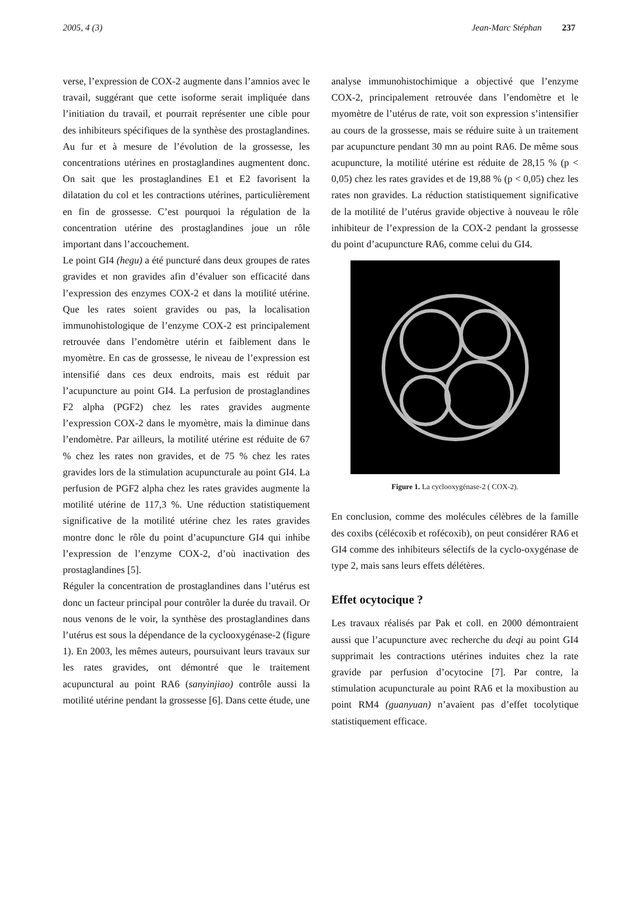2005, 4 (3) Jean-Marc Stéphan 237
verse, l’expression de COX-2 augmente dans l’amnios avec le travail, suggérant que cette isoforme serait impliquée dans l’initiation du travail, et pourrait représenter une cible pour des inhibiteurs spécifiques de la synthèse des prostaglandines. Au fur et à mesure de l’évolution de la grossesse, les concentrations utérines en prostaglandines augmentent donc. On sait que les prostaglandines E1 et E2 favorisent la dilatation du col et les contractions utérines, particulièrement en fin de grossesse. C’est pourquoi la régulation de la concentration utérine des prostaglandines joue un rôle important dans l’accouchement.
Le point GI4 (hegu) a été puncturé dans deux groupes de rates gravides et non gravides afin d’évaluer son efficacité dans l’expression des enzymes COX-2 et dans la motilité utérine. Que les rates soient gravides ou pas, la localisation immunohistologique de l’enzyme COX-2 est principalement retrouvée dans l’endomètre utérin et faiblement dans le myomètre. En cas de grossesse, le niveau de l’expression est intensifié dans ces deux endroits, mais est réduit par l’acupuncture au point GI4. La perfusion de prostaglandines F2 alpha (PGF2) chez les rates gravides augmente l’expression COX-2 dans le myomètre, mais la diminue dans l’endomètre. Par ailleurs, la motilité utérine est réduite de 67 % chez les rates non gravides, et de 75 % chez les rates gravides lors de la stimulation acupuncturale au point GI4. La perfusion de PGF2 alpha chez les rates gravides augmente la motilité utérine de 117,3 %. Une réduction statistiquement significative de la motilité utérine chez les rates gravides montre donc le rôle du point d’acupuncture GI4 qui inhibe l’expression de l’enzyme COX-2, d’où inactivation des prostaglandines [5].
Réguler la concentration de prostaglandines dans l’utérus est donc un facteur principal pour contrôler la durée du travail. Or nous venons de le voir, la synthèse des prostaglandines dans l’utérus est sous la dépendance de la cyclooxygénase-2 (figure 1). En 2003, les mêmes auteurs, poursuivant leurs travaux sur les rates gravides, ont démontré que le traitement acupunctural au point RA6 (sanyinjiao) contrôle aussi la motilité utérine pendant la grossesse [6]. Dans cette étude, une
analyse immunohistochimique a objectivé que l’enzyme COX-2, principalement retrouvée dans l’endomètre et le myomètre de l’utérus de rate, voit son expression s’intensifier au cours de la grossesse, mais se réduire suite à un traitement par acupuncture pendant 30 mn au point RA6. De même sous acupuncture, la motilité utérine est réduite de 28,15 % (p < 0,05) chez les rates gravides et de 19,88 % (p < 0,05) chez les rates non gravides. La réduction statistiquement significative de la motilité de l’utérus gravide objective à nouveau le rôle inhibiteur de l’expression de la COX-2 pendant la grossesse du point d’acupuncture RA6, comme celui du GI4.
Figure 1. La cyclooxygénase-2 ( COX-2).
En conclusion, comme des molécules célèbres de la famille des coxibs (célécoxib et rofécoxib), on peut considérer RA6 et GI4 comme des inhibiteurs sélectifs de la cyclo-oxygénase de type 2, mais sans leurs effets délétères.
Effet ocytocique ?
Les travaux réalisés par Pak et coll. en 2000 démontraient aussi que l’acupuncture avec recherche du deqi au point GI4 supprimait les contractions utérines induites chez la rate gravide par perfusion d’ocytocine [7]. Par contre, la stimulation acupuncturale au point RA6 et la moxibustion au point RM4 (guanyuan) n’avaient pas d’effet tocolytique statistiquement efficace.